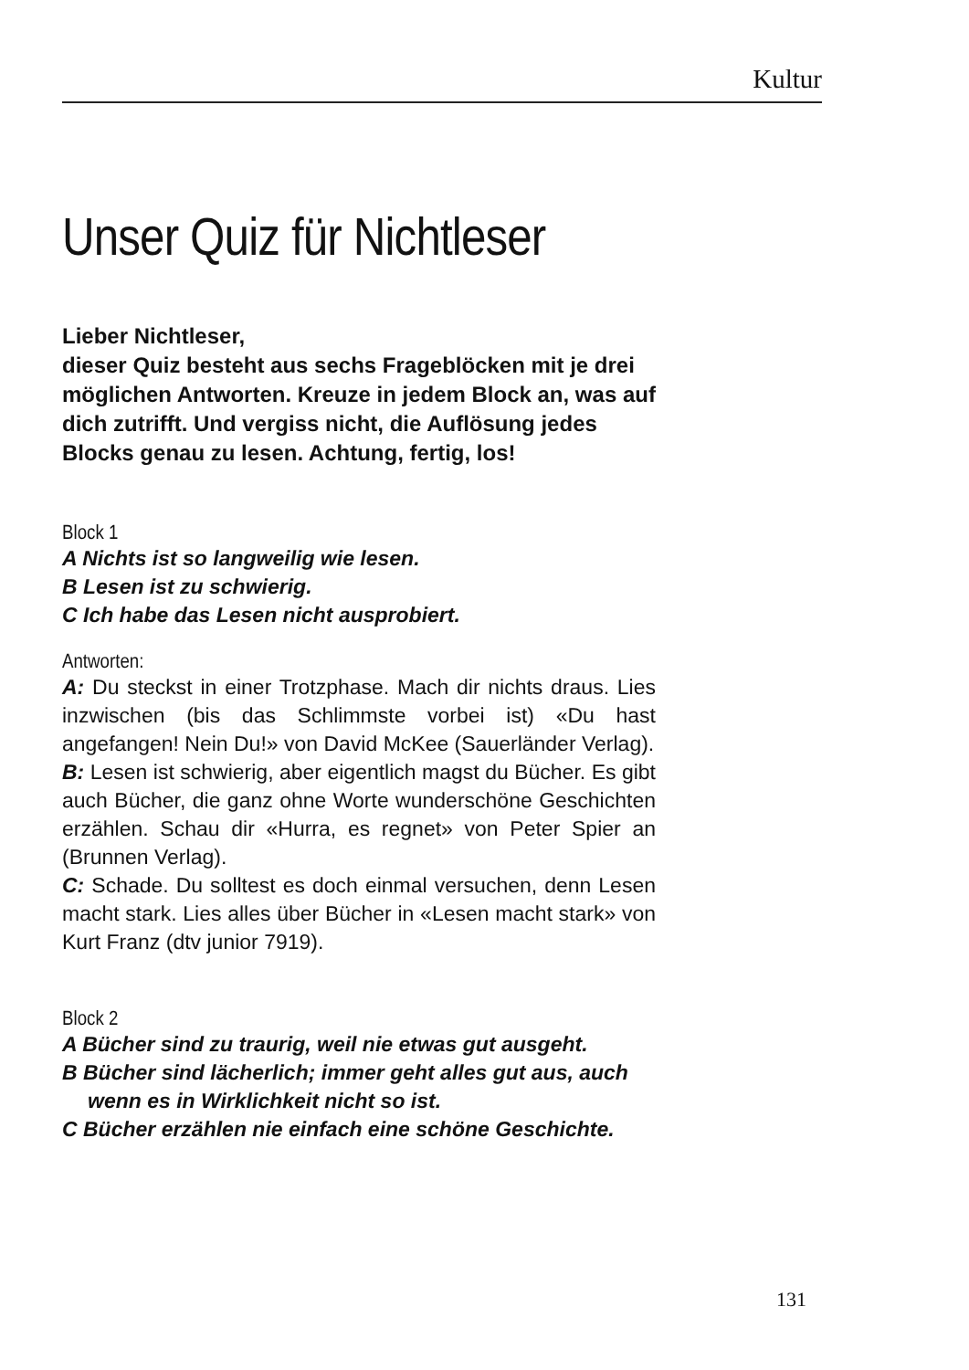Kultur
Unser Quiz für Nichtleser
Lieber Nichtleser,
dieser Quiz besteht aus sechs Frageblöcken mit je drei möglichen Antworten. Kreuze in jedem Block an, was auf dich zutrifft. Und vergiss nicht, die Auflösung jedes Blocks genau zu lesen. Achtung, fertig, los!
Block 1
A Nichts ist so langweilig wie lesen.
B Lesen ist zu schwierig.
C Ich habe das Lesen nicht ausprobiert.
Antworten:
A: Du steckst in einer Trotzphase. Mach dir nichts draus. Lies inzwischen (bis das Schlimmste vorbei ist) «Du hast angefangen! Nein Du!» von David McKee (Sauerländer Verlag).
B: Lesen ist schwierig, aber eigentlich magst du Bücher. Es gibt auch Bücher, die ganz ohne Worte wunderschöne Geschichten erzählen. Schau dir «Hurra, es regnet» von Peter Spier an (Brunnen Verlag).
C: Schade. Du solltest es doch einmal versuchen, denn Lesen macht stark. Lies alles über Bücher in «Lesen macht stark» von Kurt Franz (dtv junior 7919).
Block 2
A Bücher sind zu traurig, weil nie etwas gut ausgeht.
B Bücher sind lächerlich; immer geht alles gut aus, auch wenn es in Wirklichkeit nicht so ist.
C Bücher erzählen nie einfach eine schöne Geschichte.
131